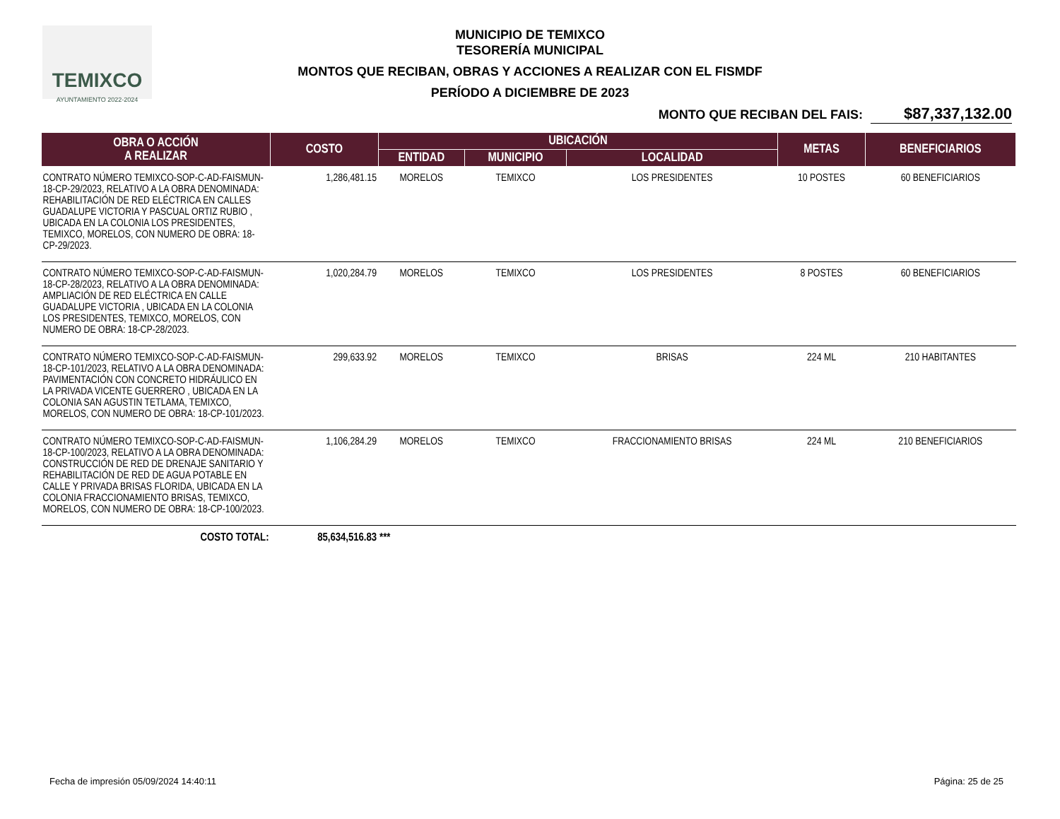TEMIXCO
AYUNTAMIENTO 2022-2024
MUNICIPIO DE TEMIXCO
TESORERÍA MUNICIPAL
MONTOS QUE RECIBAN, OBRAS Y ACCIONES A REALIZAR CON EL FISMDF
PERÍODO A DICIEMBRE DE 2023
MONTO QUE RECIBAN DEL FAIS: $87,337,132.00
| OBRA O ACCIÓN A REALIZAR | COSTO | UBICACIÓN | | | METAS | BENEFICIARIOS |
| --- | --- | --- | --- | --- | --- | --- |
| | | ENTIDAD | MUNICIPIO | LOCALIDAD | | |
| CONTRATO NÚMERO TEMIXCO-SOP-C-AD-FAISMUN-18-CP-29/2023, RELATIVO A LA OBRA DENOMINADA: REHABILITACIÓN DE RED ELÉCTRICA EN CALLES GUADALUPE VICTORIA Y PASCUAL ORTIZ RUBIO , UBICADA EN LA COLONIA LOS PRESIDENTES, TEMIXCO, MORELOS, CON NUMERO DE OBRA: 18-CP-29/2023. | 1,286,481.15 | MORELOS | TEMIXCO | LOS PRESIDENTES | 10 POSTES | 60 BENEFICIARIOS |
| CONTRATO NÚMERO TEMIXCO-SOP-C-AD-FAISMUN-18-CP-28/2023, RELATIVO A LA OBRA DENOMINADA: AMPLIACIÓN DE RED ELÉCTRICA EN CALLE GUADALUPE VICTORIA , UBICADA EN LA COLONIA LOS PRESIDENTES, TEMIXCO, MORELOS, CON NUMERO DE OBRA: 18-CP-28/2023. | 1,020,284.79 | MORELOS | TEMIXCO | LOS PRESIDENTES | 8 POSTES | 60 BENEFICIARIOS |
| CONTRATO NÚMERO TEMIXCO-SOP-C-AD-FAISMUN-18-CP-101/2023, RELATIVO A LA OBRA DENOMINADA: PAVIMENTACIÓN CON CONCRETO HIDRÁULICO EN LA PRIVADA VICENTE GUERRERO , UBICADA EN LA COLONIA SAN AGUSTIN TETLAMA, TEMIXCO, MORELOS, CON NUMERO DE OBRA: 18-CP-101/2023. | 299,633.92 | MORELOS | TEMIXCO | BRISAS | 224 ML | 210 HABITANTES |
| CONTRATO NÚMERO TEMIXCO-SOP-C-AD-FAISMUN-18-CP-100/2023, RELATIVO A LA OBRA DENOMINADA: CONSTRUCCIÓN DE RED DE DRENAJE SANITARIO Y REHABILITACIÓN DE RED DE AGUA POTABLE EN CALLE Y PRIVADA BRISAS FLORIDA, UBICADA EN LA COLONIA FRACCIONAMIENTO BRISAS, TEMIXCO, MORELOS, CON NUMERO DE OBRA: 18-CP-100/2023. | 1,106,284.29 | MORELOS | TEMIXCO | FRACCIONAMIENTO BRISAS | 224 ML | 210 BENEFICIARIOS |
| COSTO TOTAL: | 85,634,516.83 | *** | | | | |
Fecha de impresión 05/09/2024 14:40:11 Página: 25 de 25